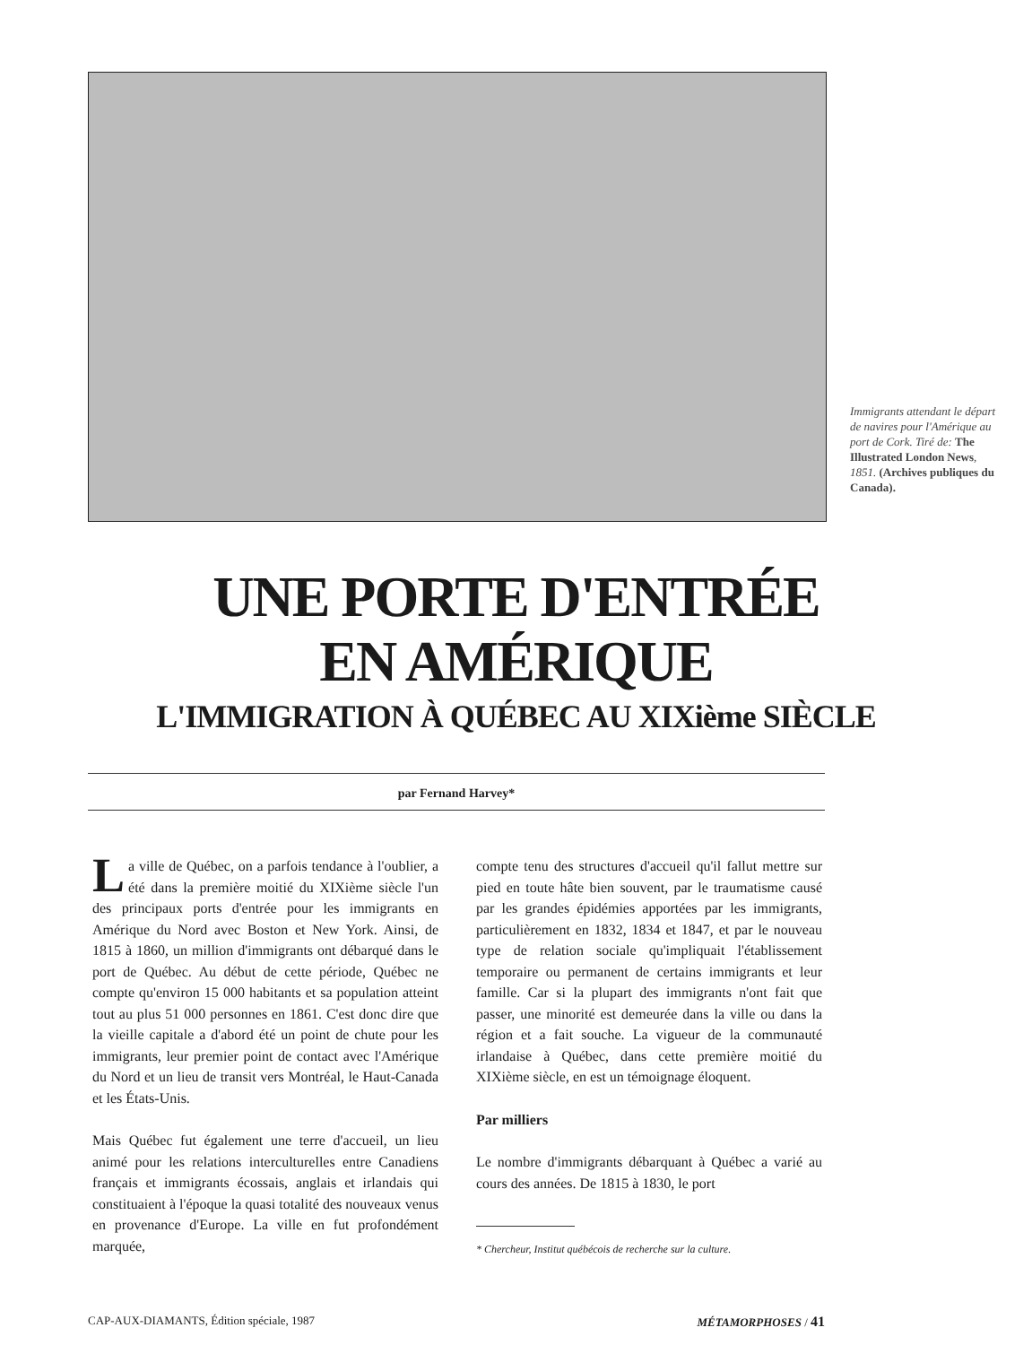Immigrants attendant le départ de navires pour l'Amérique au port de Cork. Tiré de: The Illustrated London News, 1851. (Archives publiques du Canada).
UNE PORTE D'ENTRÉE
EN AMÉRIQUE
L'IMMIGRATION À QUÉBEC AU XIXième SIÈCLE
par Fernand Harvey*
La ville de Québec, on a parfois tendance à l'oublier, a été dans la première moitié du XIXième siècle l'un des principaux ports d'entrée pour les immigrants en Amérique du Nord avec Boston et New York. Ainsi, de 1815 à 1860, un million d'immigrants ont débarqué dans le port de Québec. Au début de cette période, Québec ne compte qu'environ 15 000 habitants et sa population atteint tout au plus 51 000 personnes en 1861. C'est donc dire que la vieille capitale a d'abord été un point de chute pour les immigrants, leur premier point de contact avec l'Amérique du Nord et un lieu de transit vers Montréal, le Haut-Canada et les États-Unis.
Mais Québec fut également une terre d'accueil, un lieu animé pour les relations interculturelles entre Canadiens français et immigrants écossais, anglais et irlandais qui constituaient à l'époque la quasi totalité des nouveaux venus en provenance d'Europe. La ville en fut profondément marquée,
compte tenu des structures d'accueil qu'il fallut mettre sur pied en toute hâte bien souvent, par le traumatisme causé par les grandes épidémies apportées par les immigrants, particulièrement en 1832, 1834 et 1847, et par le nouveau type de relation sociale qu'impliquait l'établissement temporaire ou permanent de certains immigrants et leur famille. Car si la plupart des immigrants n'ont fait que passer, une minorité est demeurée dans la ville ou dans la région et a fait souche. La vigueur de la communauté irlandaise à Québec, dans cette première moitié du XIXième siècle, en est un témoignage éloquent.
Par milliers
Le nombre d'immigrants débarquant à Québec a varié au cours des années. De 1815 à 1830, le port
* Chercheur, Institut québécois de recherche sur la culture.
CAP-AUX-DIAMANTS, Édition spéciale, 1987 MÉTAMORPHOSES / 41